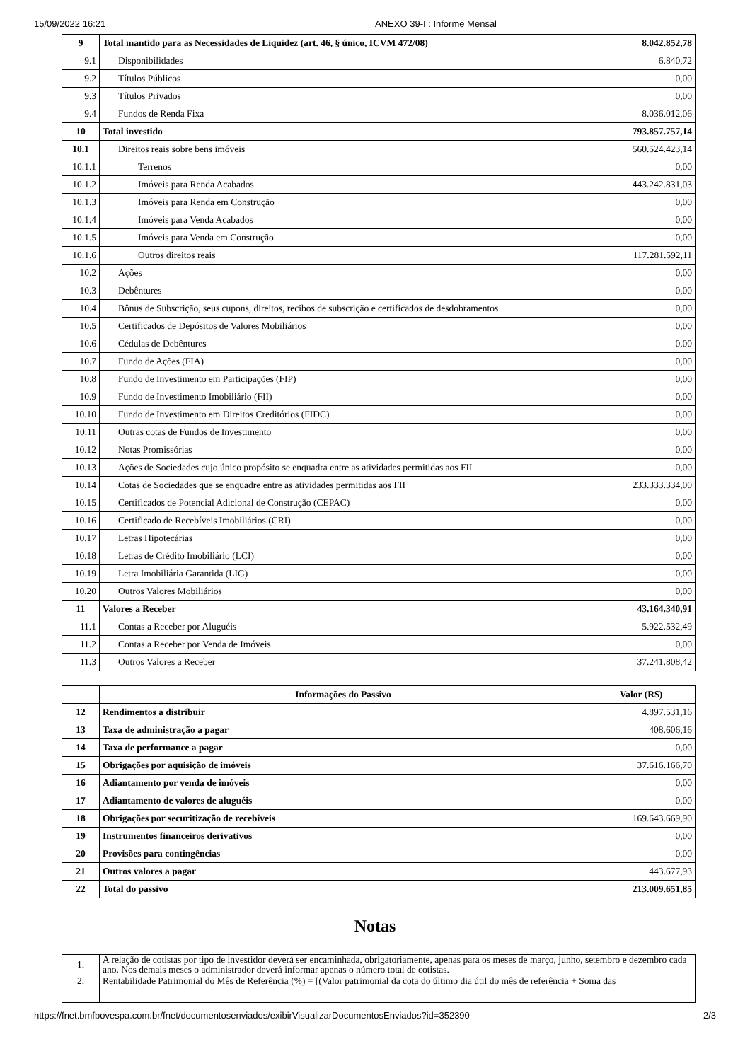15/09/2022 16:21 ANEXO 39-I : Informe Mensal
| 9 | Total mantido para as Necessidades de Liquidez (art. 46, § único, ICVM 472/08) | 8.042.852,78 |
| 9.1 | Disponibilidades | 6.840,72 |
| 9.2 | Títulos Públicos | 0,00 |
| 9.3 | Títulos Privados | 0,00 |
| 9.4 | Fundos de Renda Fixa | 8.036.012,06 |
| 10 | Total investido | 793.857.757,14 |
| 10.1 | Direitos reais sobre bens imóveis | 560.524.423,14 |
| 10.1.1 | Terrenos | 0,00 |
| 10.1.2 | Imóveis para Renda Acabados | 443.242.831,03 |
| 10.1.3 | Imóveis para Renda em Construção | 0,00 |
| 10.1.4 | Imóveis para Venda Acabados | 0,00 |
| 10.1.5 | Imóveis para Venda em Construção | 0,00 |
| 10.1.6 | Outros direitos reais | 117.281.592,11 |
| 10.2 | Ações | 0,00 |
| 10.3 | Debêntures | 0,00 |
| 10.4 | Bônus de Subscrição, seus cupons, direitos, recibos de subscrição e certificados de desdobramentos | 0,00 |
| 10.5 | Certificados de Depósitos de Valores Mobiliários | 0,00 |
| 10.6 | Cédulas de Debêntures | 0,00 |
| 10.7 | Fundo de Ações (FIA) | 0,00 |
| 10.8 | Fundo de Investimento em Participações (FIP) | 0,00 |
| 10.9 | Fundo de Investimento Imobiliário (FII) | 0,00 |
| 10.10 | Fundo de Investimento em Direitos Creditórios (FIDC) | 0,00 |
| 10.11 | Outras cotas de Fundos de Investimento | 0,00 |
| 10.12 | Notas Promissórias | 0,00 |
| 10.13 | Ações de Sociedades cujo único propósito se enquadra entre as atividades permitidas aos FII | 0,00 |
| 10.14 | Cotas de Sociedades que se enquadre entre as atividades permitidas aos FII | 233.333.334,00 |
| 10.15 | Certificados de Potencial Adicional de Construção (CEPAC) | 0,00 |
| 10.16 | Certificado de Recebíveis Imobiliários (CRI) | 0,00 |
| 10.17 | Letras Hipotecárias | 0,00 |
| 10.18 | Letras de Crédito Imobiliário (LCI) | 0,00 |
| 10.19 | Letra Imobiliária Garantida (LIG) | 0,00 |
| 10.20 | Outros Valores Mobiliários | 0,00 |
| 11 | Valores a Receber | 43.164.340,91 |
| 11.1 | Contas a Receber por Aluguéis | 5.922.532,49 |
| 11.2 | Contas a Receber por Venda de Imóveis | 0,00 |
| 11.3 | Outros Valores a Receber | 37.241.808,42 |
| | Informações do Passivo | Valor (R$) |
| --- | --- | --- |
| 12 | Rendimentos a distribuir | 4.897.531,16 |
| 13 | Taxa de administração a pagar | 408.606,16 |
| 14 | Taxa de performance a pagar | 0,00 |
| 15 | Obrigações por aquisição de imóveis | 37.616.166,70 |
| 16 | Adiantamento por venda de imóveis | 0,00 |
| 17 | Adiantamento de valores de aluguéis | 0,00 |
| 18 | Obrigações por securitização de recebíveis | 169.643.669,90 |
| 19 | Instrumentos financeiros derivativos | 0,00 |
| 20 | Provisões para contingências | 0,00 |
| 21 | Outros valores a pagar | 443.677,93 |
| 22 | Total do passivo | 213.009.651,85 |
Notas
| 1. | A relação de cotistas por tipo de investidor deverá ser encaminhada, obrigatoriamente, apenas para os meses de março, junho, setembro e dezembro cada ano. Nos demais meses o administrador deverá informar apenas o número total de cotistas. |
| 2. | Rentabilidade Patrimonial do Mês de Referência (%) = [(Valor patrimonial da cota do último dia útil do mês de referência + Soma das |
https://fnet.bmfbovespa.com.br/fnet/documentosenviados/exibirVisualizarDocumentosEnviados?id=352390 2/3